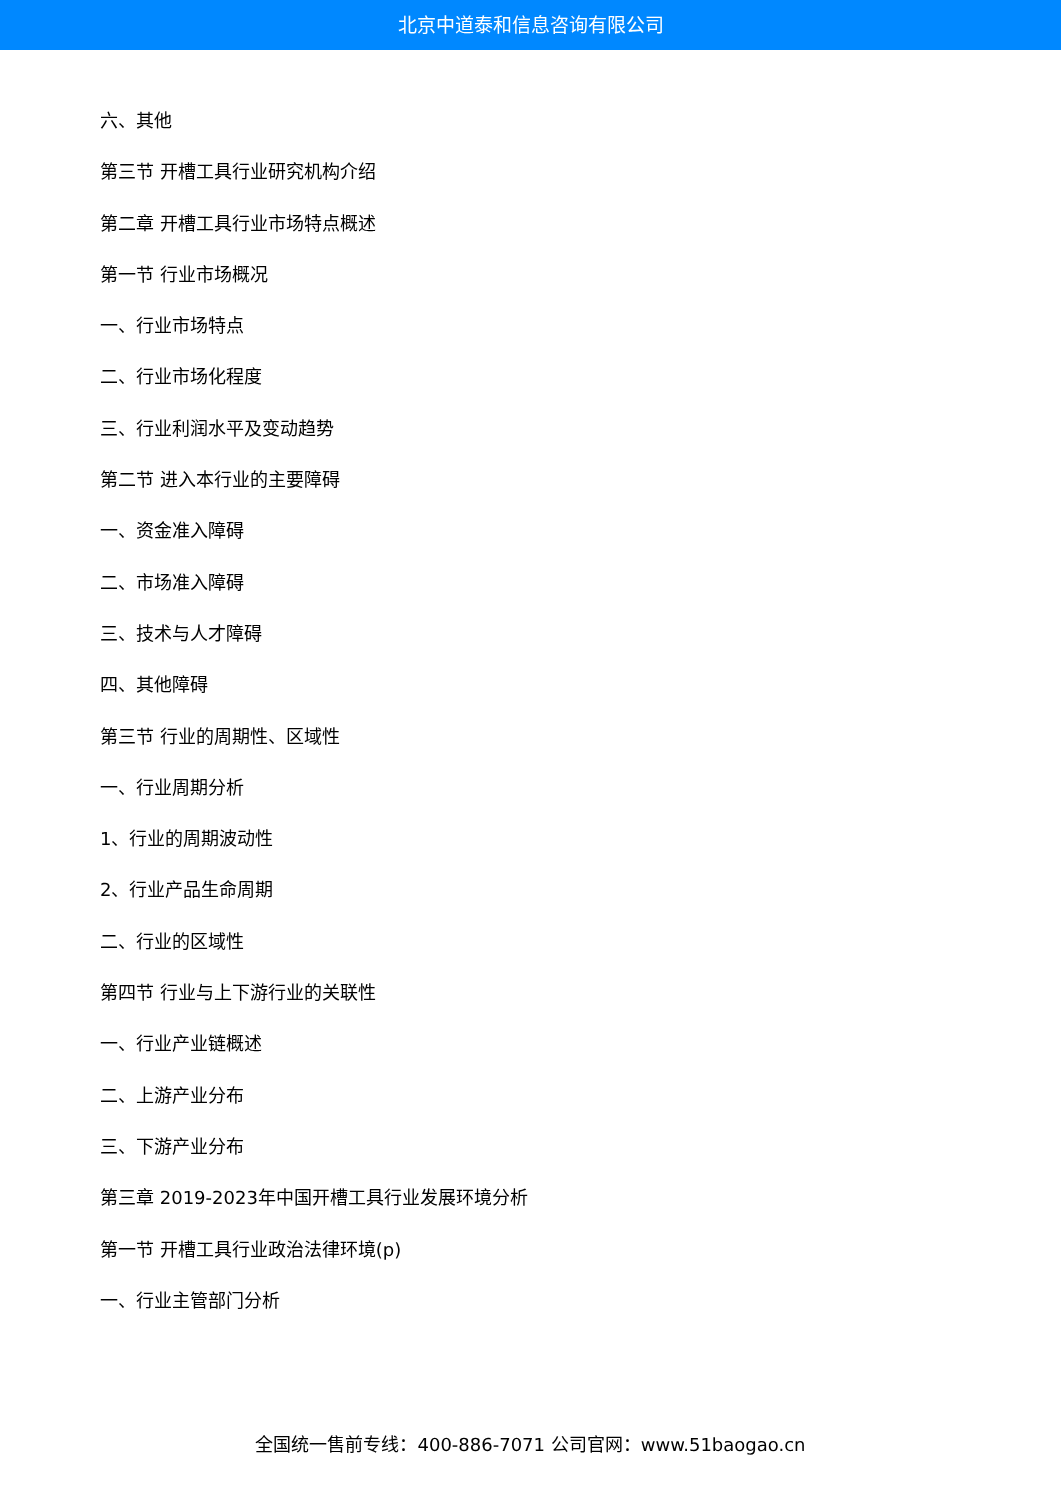北京中道泰和信息咨询有限公司
六、其他
第三节 开槽工具行业研究机构介绍
第二章 开槽工具行业市场特点概述
第一节 行业市场概况
一、行业市场特点
二、行业市场化程度
三、行业利润水平及变动趋势
第二节 进入本行业的主要障碍
一、资金准入障碍
二、市场准入障碍
三、技术与人才障碍
四、其他障碍
第三节 行业的周期性、区域性
一、行业周期分析
1、行业的周期波动性
2、行业产品生命周期
二、行业的区域性
第四节 行业与上下游行业的关联性
一、行业产业链概述
二、上游产业分布
三、下游产业分布
第三章 2019-2023年中国开槽工具行业发展环境分析
第一节 开槽工具行业政治法律环境(p)
一、行业主管部门分析
全国统一售前专线：400-886-7071 公司官网：www.51baogao.cn